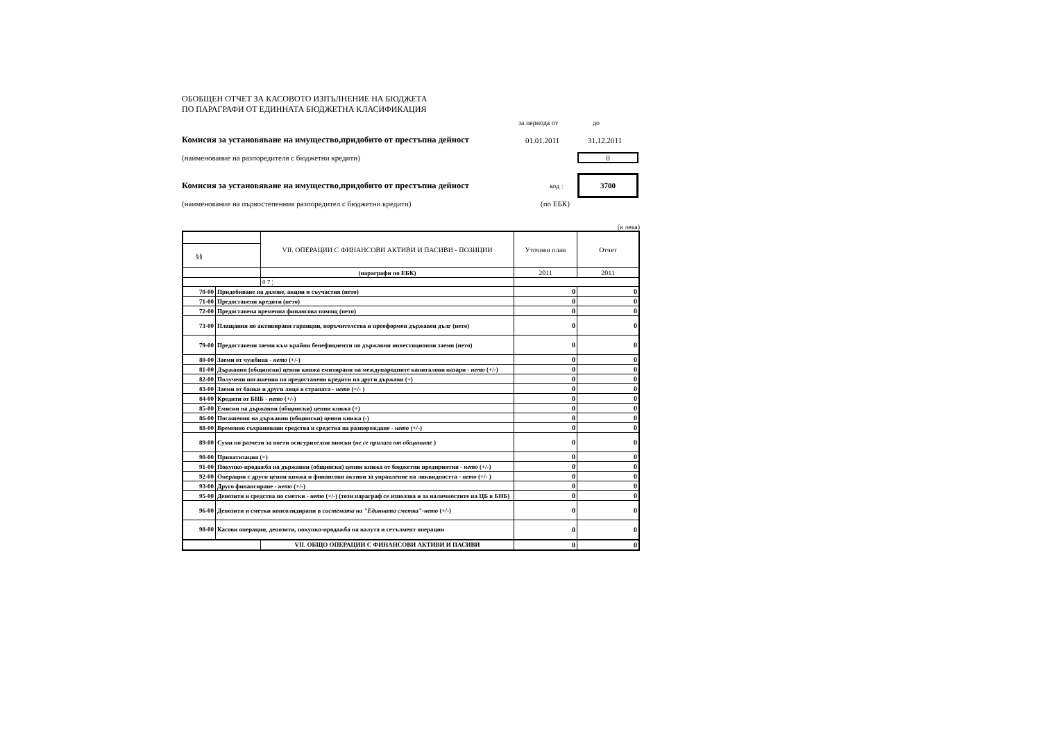ОБОБЩЕН ОТЧЕТ ЗА КАСОВОТО ИЗПЪЛНЕНИЕ НА БЮДЖЕТА
ПО ПАРАГРАФИ ОТ ЕДИННАТА БЮДЖЕТНА КЛАСИФИКАЦИЯ
за периода от до
Комисия за установяване на имущество,придобито от престъпна дейност 01.01.2011 31.12.2011
(наименование на разпоредителя с бюджетни кредити) 0
Комисия за установяване на имущество,придобито от престъпна дейност код : 3700
(наименование на първостепенния разпоредител с бюджетни кредити) (по ЕБК)
(в лева)
| | | VII. ОПЕРАЦИИ С ФИНАНСОВИ АКТИВИ И ПАСИВИ - ПОЗИЦИИ | Уточнен план | Отчет |
| §§ | | | | |
| | | (параграфи по ЕБК) | 2011 | 2011 |
| | | 0 7 ¦ | | |
| 70-00 | Придобиване на дялове, акции и съучастия (нето) | | 0 | 0 |
| 71-00 | Предоставени кредити (нето) | | 0 | 0 |
| 72-00 | Предоставена временна финансова помощ (нето) | | 0 | 0 |
| 73-00 | Плащания по активирани гаранции, поръчителства и преоформен държавен дълг (нето) | | 0 | 0 |
| 79-00 | Предоставени заеми към крайни бенефициенти по държавни инвестиционни заеми (нето) | | 0 | 0 |
| 80-00 | Заеми от чужбина - нето (+/-) | | 0 | 0 |
| 81-00 | Държавни (общински) ценни книжа емитирани на международните капиталови пазари - нето (+/-) | | 0 | 0 |
| 82-00 | Получени погашения по предоставени кредити на други държави (+) | | 0 | 0 |
| 83-00 | Заеми от банки и други лица в страната - нето (+/- ) | | 0 | 0 |
| 84-00 | Кредити от БНБ - нето (+/-) | | 0 | 0 |
| 85-00 | Емисии на държавни (общински) ценни книжа (+) | | 0 | 0 |
| 86-00 | Погашения на държавни (общински) ценни книжа (-) | | 0 | 0 |
| 88-00 | Временно съхранявани средства и средства на разпореждане - нето (+/-) | | 0 | 0 |
| 89-00 | Суми по разчети за поети осигурителни вноски ( не се прилага от общините ) | | 0 | 0 |
| 90-00 | Приватизация (+) | | 0 | 0 |
| 91-00 | Покупко-продажба на държавни (общински) ценни книжа от бюджетни предприятия - нето (+/-) | | 0 | 0 |
| 92-00 | Операции с други ценни книжа и финансови активи за управление на ликвидността - нето (+/- ) | | 0 | 0 |
| 93-00 | Друго финансиране - нето (+/-) | | 0 | 0 |
| 95-00 | Депозити и средства по сметки - нето (+/-) (този параграф се използва и за наличностите на ЦБ в БНБ) | | 0 | 0 |
| 96-00 | Депозити и сметки консолидирани в системата на "Единната сметка"-нето (+/-) | | 0 | 0 |
| 98-00 | Касови операции, депозити, покупко-продажба на валута и сетълмент операции | | 0 | 0 |
| | | VII. ОБЩО ОПЕРАЦИИ С ФИНАНСОВИ АКТИВИ И ПАСИВИ | 0 | 0 |